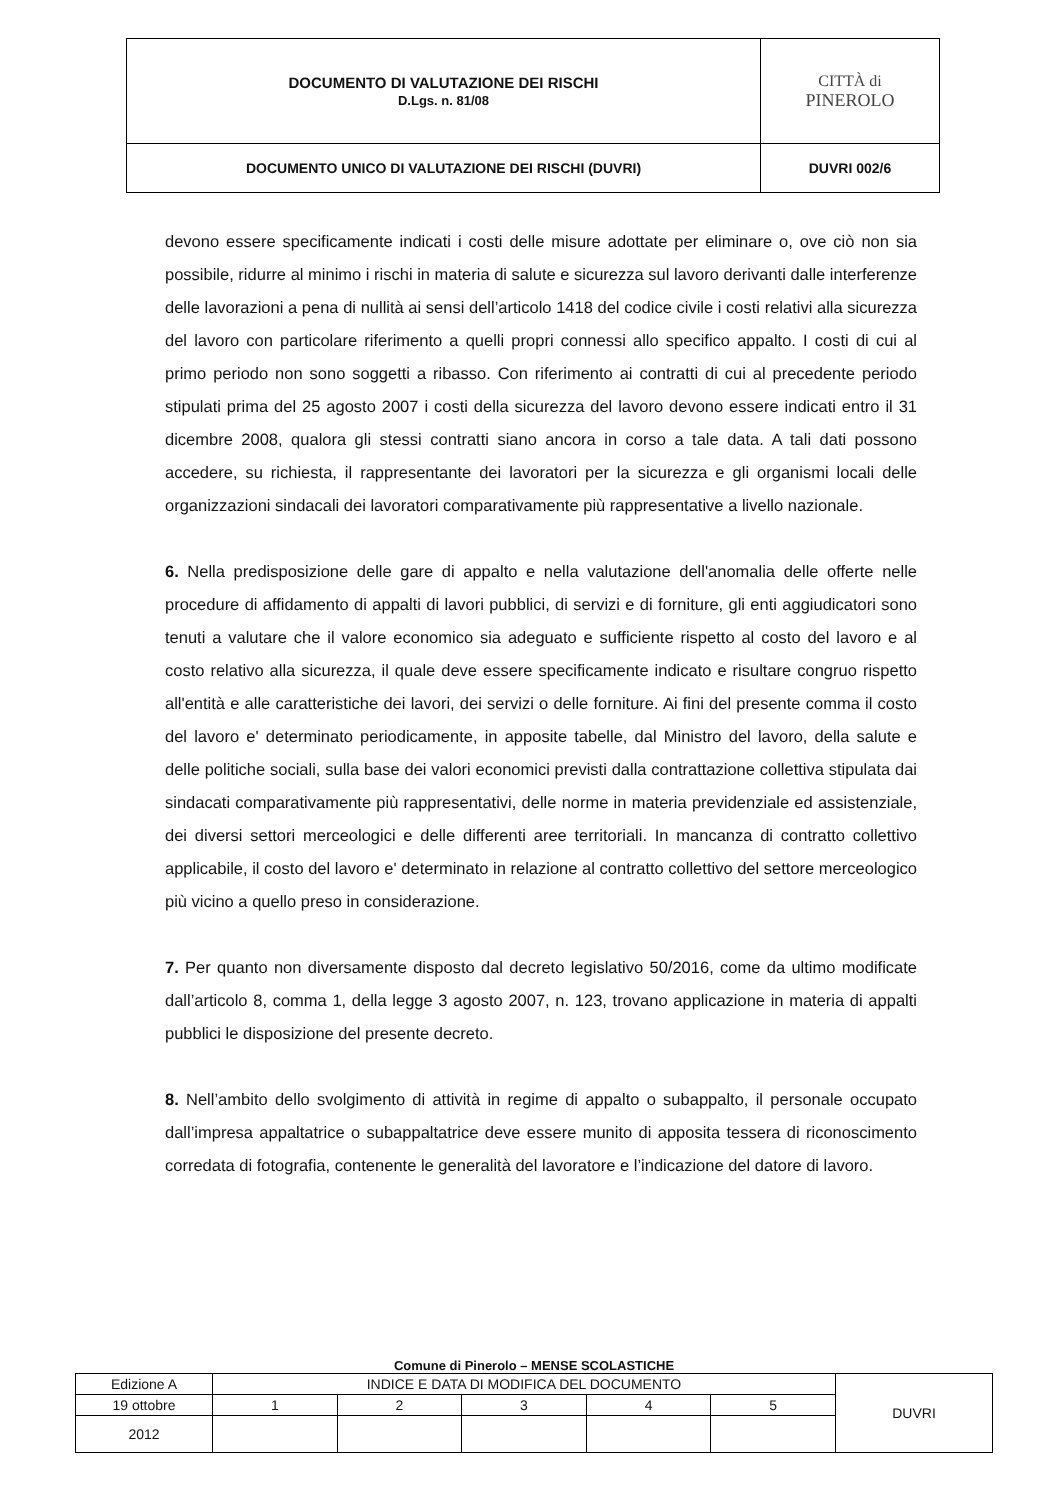| DOCUMENTO DI VALUTAZIONE DEI RISCHI D.Lgs. n. 81/08 | CITTÀ di PINEROLO |
| DOCUMENTO UNICO DI VALUTAZIONE DEI RISCHI (DUVRI) | DUVRI 002/6 |
devono essere specificamente indicati i costi delle misure adottate per eliminare o, ove ciò non sia possibile, ridurre al minimo i rischi in materia di salute e sicurezza sul lavoro derivanti dalle interferenze delle lavorazioni a pena di nullità ai sensi dell’articolo 1418 del codice civile i costi relativi alla sicurezza del lavoro con particolare riferimento a quelli propri connessi allo specifico appalto. I costi di cui al primo periodo non sono soggetti a ribasso. Con riferimento ai contratti di cui al precedente periodo stipulati prima del 25 agosto 2007 i costi della sicurezza del lavoro devono essere indicati entro il 31 dicembre 2008, qualora gli stessi contratti siano ancora in corso a tale data. A tali dati possono accedere, su richiesta, il rappresentante dei lavoratori per la sicurezza e gli organismi locali delle organizzazioni sindacali dei lavoratori comparativamente più rappresentative a livello nazionale.
6. Nella predisposizione delle gare di appalto e nella valutazione dell'anomalia delle offerte nelle procedure di affidamento di appalti di lavori pubblici, di servizi e di forniture, gli enti aggiudicatori sono tenuti a valutare che il valore economico sia adeguato e sufficiente rispetto al costo del lavoro e al costo relativo alla sicurezza, il quale deve essere specificamente indicato e risultare congruo rispetto all'entità e alle caratteristiche dei lavori, dei servizi o delle forniture. Ai fini del presente comma il costo del lavoro e' determinato periodicamente, in apposite tabelle, dal Ministro del lavoro, della salute e delle politiche sociali, sulla base dei valori economici previsti dalla contrattazione collettiva stipulata dai sindacati comparativamente più rappresentativi, delle norme in materia previdenziale ed assistenziale, dei diversi settori merceologici e delle differenti aree territoriali. In mancanza di contratto collettivo applicabile, il costo del lavoro e' determinato in relazione al contratto collettivo del settore merceologico più vicino a quello preso in considerazione.
7. Per quanto non diversamente disposto dal decreto legislativo 50/2016, come da ultimo modificate dall’articolo 8, comma 1, della legge 3 agosto 2007, n. 123, trovano applicazione in materia di appalti pubblici le disposizione del presente decreto.
8. Nell’ambito dello svolgimento di attività in regime di appalto o subappalto, il personale occupato dall’impresa appaltatrice o subappaltatrice deve essere munito di apposita tessera di riconoscimento corredata di fotografia, contenente le generalità del lavoratore e l’indicazione del datore di lavoro.
Comune di Pinerolo – MENSE SCOLASTICHE
| Edizione A | INDICE E DATA DI MODIFICA DEL DOCUMENTO | | | | | DUVRI |
| 19 ottobre | 1 | 2 | 3 | 4 | 5 | |
| 2012 | | | | | | |